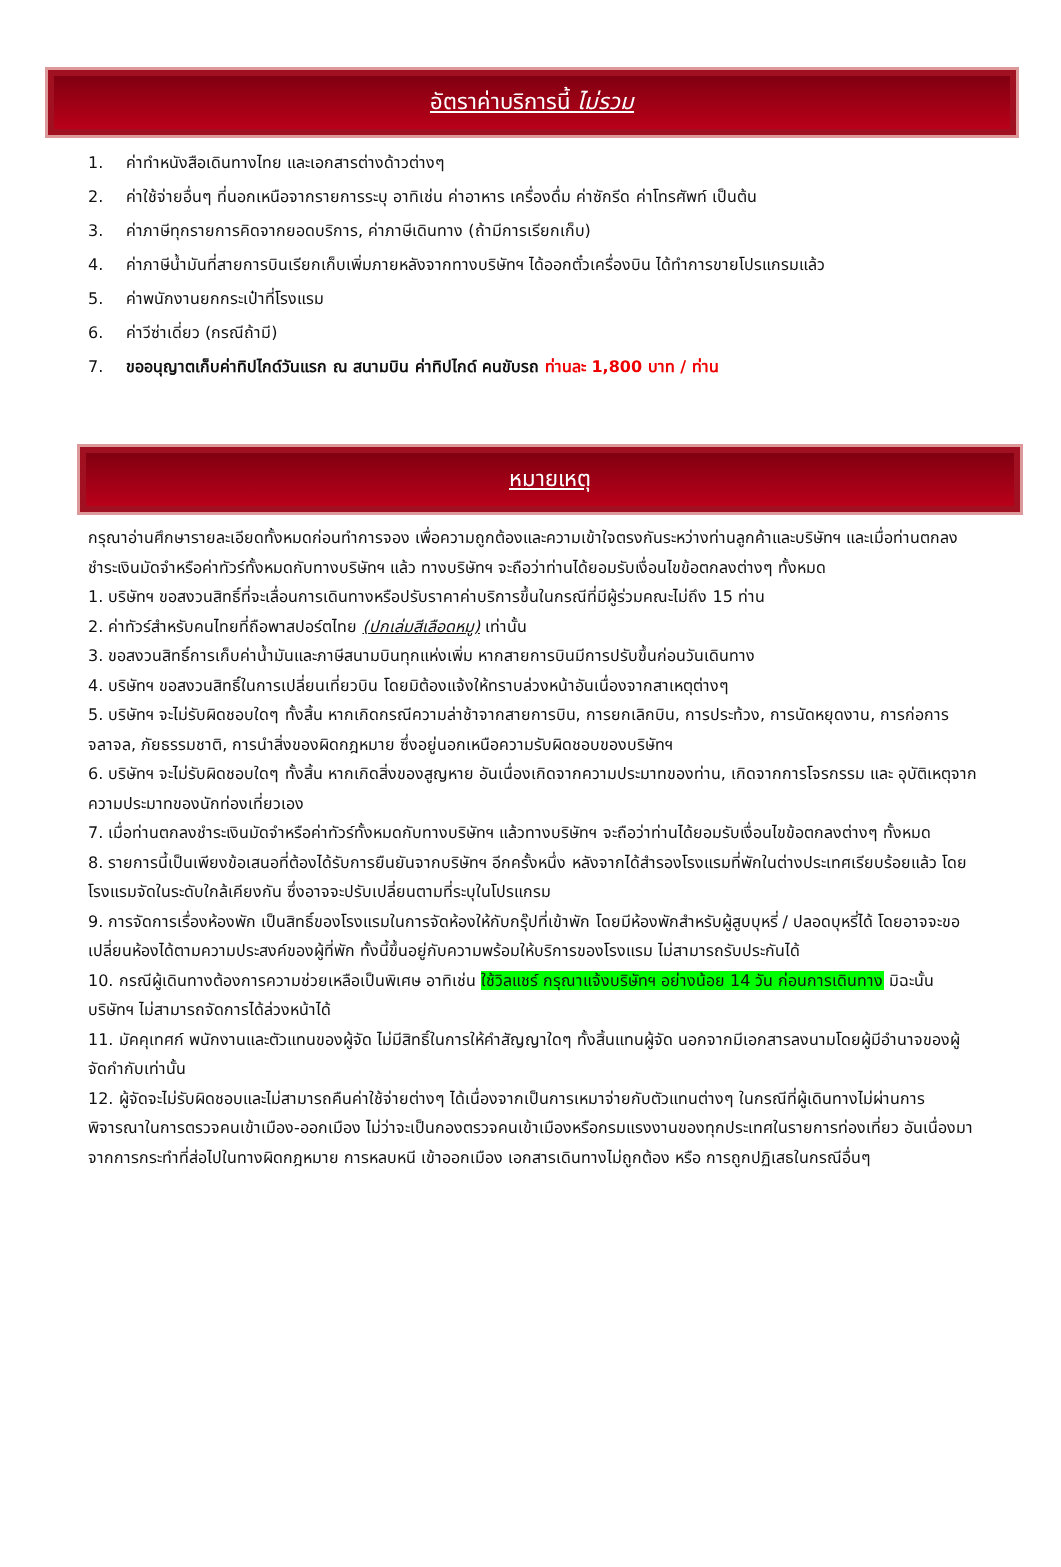อัตราค่าบริการนี้ ไม่รวม
1. ค่าทำหนังสือเดินทางไทย และเอกสารต่างด้าวต่างๆ
2. ค่าใช้จ่ายอื่นๆ ที่นอกเหนือจากรายการระบุ อาทิเช่น ค่าอาหาร เครื่องดื่ม ค่าซักรีด ค่าโทรศัพท์ เป็นต้น
3. ค่าภาษีทุกรายการคิดจากยอดบริการ, ค่าภาษีเดินทาง (ถ้ามีการเรียกเก็บ)
4. ค่าภาษีน้ำมันที่สายการบินเรียกเก็บเพิ่มภายหลังจากทางบริษัทฯ ได้ออกตั๋วเครื่องบิน ได้ทำการขายโปรแกรมแล้ว
5. ค่าพนักงานยกกระเป๋าที่โรงแรม
6. ค่าวีซ่าเดี่ยว (กรณีถ้ามี)
7. ขออนุญาตเก็บค่าทิปไกด์วันแรก ณ สนามบิน ค่าทิปไกด์ คนขับรถ ท่านละ 1,800 บาท / ท่าน
หมายเหตุ
กรุณาอ่านศึกษารายละเอียดทั้งหมดก่อนทำการจอง เพื่อความถูกต้องและความเข้าใจตรงกันระหว่างท่านลูกค้าและบริษัทฯ และเมื่อท่านตกลงชำระเงินมัดจำหรือค่าทัวร์ทั้งหมดกับทางบริษัทฯ แล้ว ทางบริษัทฯ จะถือว่าท่านได้ยอมรับเงื่อนไขข้อตกลงต่างๆ ทั้งหมด
1. บริษัทฯ ขอสงวนสิทธิ์ที่จะเลื่อนการเดินทางหรือปรับราคาค่าบริการขึ้นในกรณีที่มีผู้ร่วมคณะไม่ถึง 15 ท่าน
2. ค่าทัวร์สำหรับคนไทยที่ถือพาสปอร์ตไทย (ปกเล่มสีเลือดหมู) เท่านั้น
3. ขอสงวนสิทธิ์การเก็บค่าน้ำมันและภาษีสนามบินทุกแห่งเพิ่ม หากสายการบินมีการปรับขึ้นก่อนวันเดินทาง
4. บริษัทฯ ขอสงวนสิทธิ์ในการเปลี่ยนเที่ยวบิน โดยมิต้องแจ้งให้ทราบล่วงหน้าอันเนื่องจากสาเหตุต่างๆ
5. บริษัทฯ จะไม่รับผิดชอบใดๆ ทั้งสิ้น หากเกิดกรณีความล่าช้าจากสายการบิน, การยกเลิกบิน, การประท้วง, การนัดหยุดงาน, การก่อการจลาจล, ภัยธรรมชาติ, การนำสิ่งของผิดกฎหมาย ซึ่งอยู่นอกเหนือความรับผิดชอบของบริษัทฯ
6. บริษัทฯ จะไม่รับผิดชอบใดๆ ทั้งสิ้น หากเกิดสิ่งของสูญหาย อันเนื่องเกิดจากความประมาทของท่าน, เกิดจากการโจรกรรม และ อุบัติเหตุจากความประมาทของนักท่องเที่ยวเอง
7. เมื่อท่านตกลงชำระเงินมัดจำหรือค่าทัวร์ทั้งหมดกับทางบริษัทฯ แล้วทางบริษัทฯ จะถือว่าท่านได้ยอมรับเงื่อนไขข้อตกลงต่างๆ ทั้งหมด
8. รายการนี้เป็นเพียงข้อเสนอที่ต้องได้รับการยืนยันจากบริษัทฯ อีกครั้งหนึ่ง หลังจากได้สำรองโรงแรมที่พักในต่างประเทศเรียบร้อยแล้ว โดยโรงแรมจัดในระดับใกล้เคียงกัน ซึ่งอาจจะปรับเปลี่ยนตามที่ระบุในโปรแกรม
9. การจัดการเรื่องห้องพัก เป็นสิทธิ์ของโรงแรมในการจัดห้องให้กับกรุ๊ปที่เข้าพัก โดยมีห้องพักสำหรับผู้สูบบุหรี่ / ปลอดบุหรี่ได้ โดยอาจจะขอเปลี่ยนห้องได้ตามความประสงค์ของผู้ที่พัก ทั้งนี้ขึ้นอยู่กับความพร้อมให้บริการของโรงแรม ไม่สามารถรับประกันได้
10. กรณีผู้เดินทางต้องการความช่วยเหลือเป็นพิเศษ อาทิเช่น ใช้วิลแชร์ กรุณาแจ้งบริษัทฯ อย่างน้อย 14 วัน ก่อนการเดินทาง มิฉะนั้น บริษัทฯ ไม่สามารถจัดการได้ล่วงหน้าได้
11. มัคคุเทศก์ พนักงานและตัวแทนของผู้จัด ไม่มีสิทธิ์ในการให้คำสัญญาใดๆ ทั้งสิ้นแทนผู้จัด นอกจากมีเอกสารลงนามโดยผู้มีอำนาจของผู้จัดกำกับเท่านั้น
12. ผู้จัดจะไม่รับผิดชอบและไม่สามารถคืนค่าใช้จ่ายต่างๆ ได้เนื่องจากเป็นการเหมาจ่ายกับตัวแทนต่างๆ ในกรณีที่ผู้เดินทางไม่ผ่านการพิจารณาในการตรวจคนเข้าเมือง-ออกเมือง ไม่ว่าจะเป็นกองตรวจคนเข้าเมืองหรือกรมแรงงานของทุกประเทศในรายการท่องเที่ยว อันเนื่องมาจากการกระทำที่ส่อไปในทางผิดกฎหมาย การหลบหนี เข้าออกเมือง เอกสารเดินทางไม่ถูกต้อง หรือ การถูกปฏิเสธในกรณีอื่นๆ